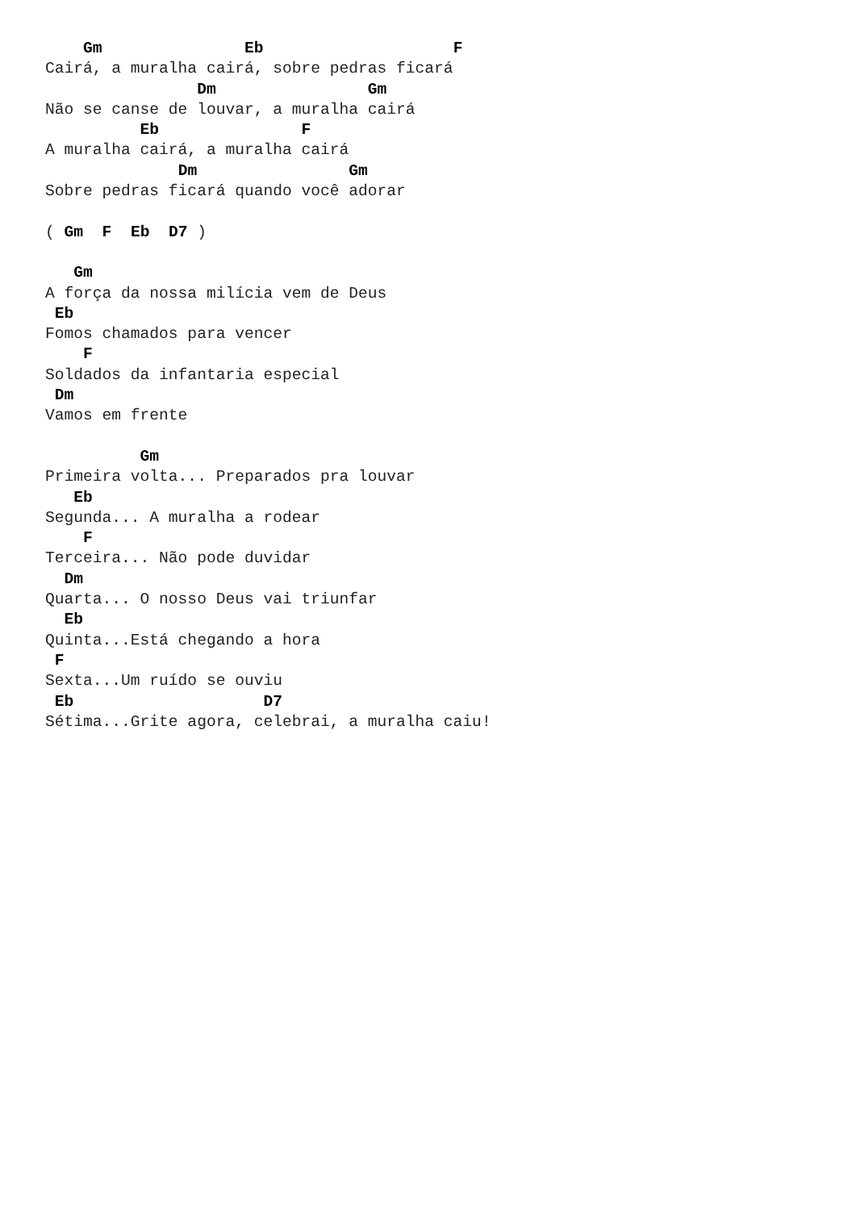Gm               Eb                    F
Cairá, a muralha cairá, sobre pedras ficará
                Dm                Gm
Não se canse de louvar, a muralha cairá
          Eb               F
A muralha cairá, a muralha cairá
              Dm                Gm
Sobre pedras ficará quando você adorar

( Gm  F  Eb  D7 )

   Gm
A força da nossa milícia vem de Deus
 Eb
Fomos chamados para vencer
    F
Soldados da infantaria especial
 Dm
Vamos em frente

          Gm
Primeira volta... Preparados pra louvar
   Eb
Segunda... A muralha a rodear
    F
Terceira... Não pode duvidar
  Dm
Quarta... O nosso Deus vai triunfar
  Eb
Quinta...Está chegando a hora
 F
Sexta...Um ruído se ouviu
 Eb                    D7
Sétima...Grite agora, celebrai, a muralha caiu!